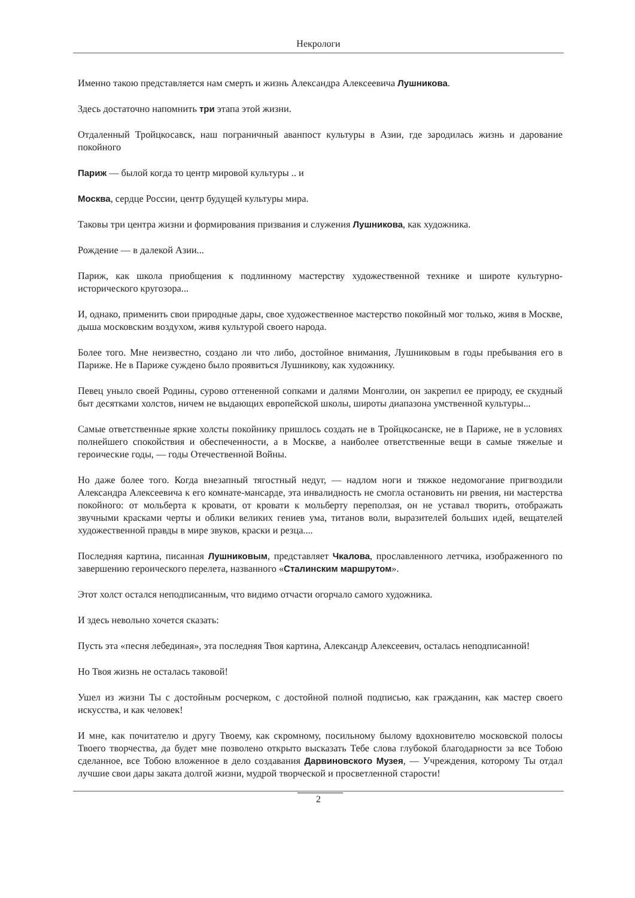Некрологи
Именно такою представляется нам смерть и жизнь Александра Алексеевича Лушникова.
Здесь достаточно напомнить три этапа этой жизни.
Отдаленный Тройцкосавск, наш пограничный аванпост культуры в Азии, где зародилась жизнь и дарование покойного
Париж — былой когда то центр мировой культуры .. и
Москва, сердце России, центр будущей культуры мира.
Таковы три центра жизни и формирования призвания и служения Лушникова, как художника.
Рождение — в далекой Азии...
Париж, как школа приобщения к подлинному мастерству художественной технике и широте культурно-исторического кругозора...
И, однако, применить свои природные дары, свое художественное мастерство покойный мог только, живя в Москве, дыша московским воздухом, живя культурой своего народа.
Более того. Мне неизвестно, создано ли что либо, достойное внимания, Лушниковым в годы пребывания его в Париже. Не в Париже суждено было проявиться Лушникову, как художнику.
Певец уныло своей Родины, сурово оттененной сопками и далями Монголии, он закрепил ее природу, ее скудный быт десятками холстов, ничем не выдающих европейской школы, широты диапазона умственной культуры...
Самые ответственные яркие холсты покойнику пришлось создать не в Тройцкосанске, не в Париже, не в условиях полнейшего спокойствия и обеспеченности, а в Москве, а наиболее ответственные вещи в самые тяжелые и героические годы, — годы Отечественной Войны.
Но даже более того. Когда внезапный тягостный недуг, — надлом ноги и тяжкое недомогание пригвоздили Александра Алексеевича к его комнате-мансарде, эта инвалидность не смогла остановить ни рвения, ни мастерства покойного: от мольберта к кровати, от кровати к мольберту переползая, он не уставал творить, отображать звучными красками черты и облики великих гениев ума, титанов воли, выразителей больших идей, вещателей художественной правды в мире звуков, краски и резца....
Последняя картина, писанная Лушниковым, представляет Чкалова, прославленного летчика, изображенного по завершению героического перелета, названного «Сталинским маршрутом».
Этот холст остался неподписанным, что видимо отчасти огорчало самого художника.
И здесь невольно хочется сказать:
Пусть эта «песня лебединая», эта последняя Твоя картина, Александр Алексеевич, осталась неподписанной!
Но Твоя жизнь не осталась таковой!
Ушел из жизни Ты с достойным росчерком, с достойной полной подписью, как гражданин, как мастер своего искусства, и как человек!
И мне, как почитателю и другу Твоему, как скромному, посильному былому вдохновителю московской полосы Твоего творчества, да будет мне позволено открыто высказать Тебе слова глубокой благодарности за все Тобою сделанное, все Тобою вложенное в дело создавания Дарвиновского Музея, — Учреждения, которому Ты отдал лучшие свои дары заката долгой жизни, мудрой творческой и просветленной старости!
2